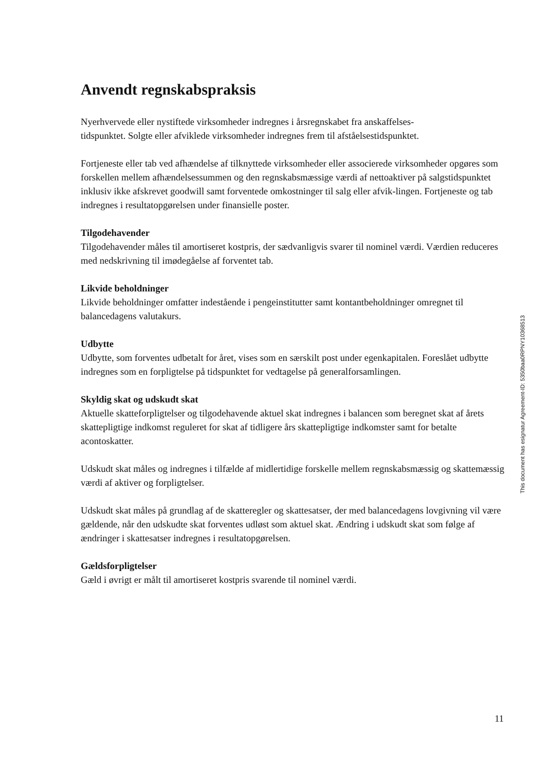Anvendt regnskabspraksis
Nyerhvervede eller nystiftede virksomheder indregnes i årsregnskabet fra anskaffelses-
tidspunktet. Solgte eller afviklede virksomheder indregnes frem til afståelsestidspunktet.
Fortjeneste eller tab ved afhændelse af tilknyttede virksomheder eller associerede virksomheder opgøres som forskellen mellem afhændelsessummen og den regnskabsmæssige værdi af nettoaktiver på salgstidspunktet inklusiv ikke afskrevet goodwill samt forventede omkostninger til salg eller afvik-lingen. Fortjeneste og tab indregnes i resultatopgørelsen under finansielle poster.
Tilgodehavender
Tilgodehavender måles til amortiseret kostpris, der sædvanligvis svarer til nominel værdi. Værdien reduceres med nedskrivning til imødegåelse af forventet tab.
Likvide beholdninger
Likvide beholdninger omfatter indestående i pengeinstitutter samt kontantbeholdninger omregnet til balancedagens valutakurs.
Udbytte
Udbytte, som forventes udbetalt for året, vises som en særskilt post under egenkapitalen. Foreslået udbytte indregnes som en forpligtelse på tidspunktet for vedtagelse på generalforsamlingen.
Skyldig skat og udskudt skat
Aktuelle skatteforpligtelser og tilgodehavende aktuel skat indregnes i balancen som beregnet skat af årets skattepligtige indkomst reguleret for skat af tidligere års skattepligtige indkomster samt for betalte acontoskatter.
Udskudt skat måles og indregnes i tilfælde af midlertidige forskelle mellem regnskabsmæssig og skattemæssig værdi af aktiver og forpligtelser.
Udskudt skat måles på grundlag af de skatteregler og skattesatser, der med balancedagens lovgivning vil være gældende, når den udskudte skat forventes udløst som aktuel skat. Ændring i udskudt skat som følge af ændringer i skattesatser indregnes i resultatopgørelsen.
Gældsforpligtelser
Gæld i øvrigt er målt til amortiseret kostpris svarende til nominel værdi.
This document has esignatur Agreement-ID: 5350baa0RPNY10368513
11